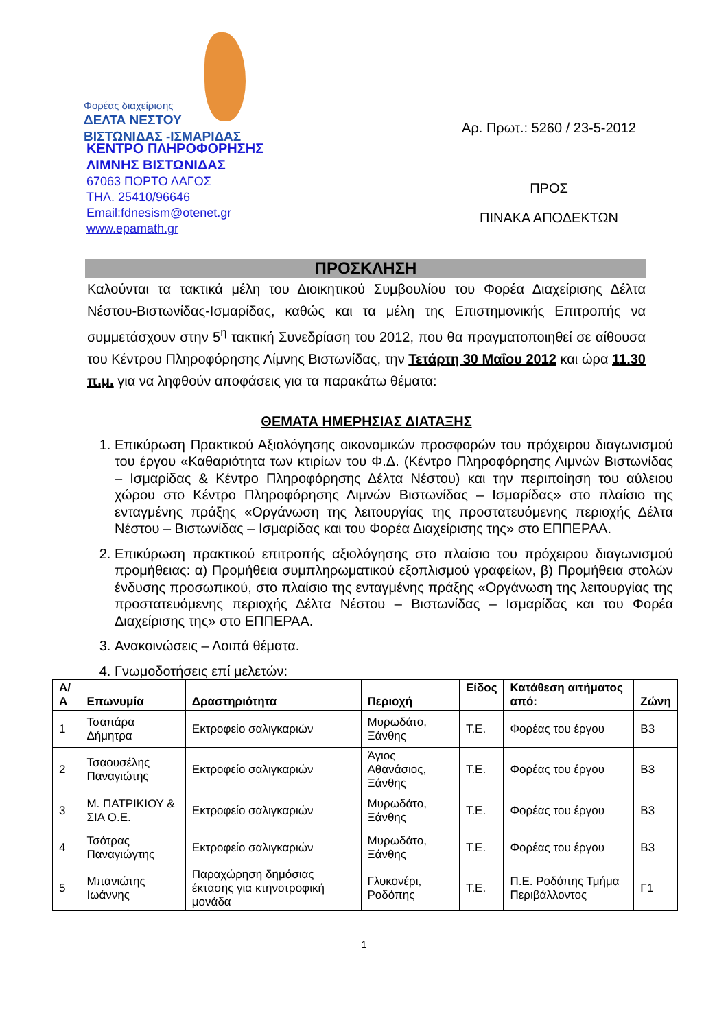Φορέας διαχείρισης
ΔΕΛΤΑ ΝΕΣΤΟΥ
ΒΙΣΤΩΝΙΔΑΣ -ΙΣΜΑΡΙΔΑΣ
ΚΕΝΤΡΟ ΠΛΗΡΟΦΟΡΗΣΗΣ
ΛΙΜΝΗΣ ΒΙΣΤΩΝΙΔΑΣ
67063 ΠΟΡΤΟ ΛΑΓΟΣ
ΤΗΛ. 25410/96646
Email:fdnesism@otenet.gr
www.epamath.gr
Αρ. Πρωτ.: 5260 / 23-5-2012
ΠΡΟΣ
ΠΙΝΑΚΑ ΑΠΟΔΕΚΤΩΝ
ΠΡΟΣΚΛΗΣΗ
Καλούνται τα τακτικά μέλη του Διοικητικού Συμβουλίου του Φορέα Διαχείρισης Δέλτα Νέστου-Βιστωνίδας-Ισμαρίδας, καθώς και τα μέλη της Επιστημονικής Επιτροπής να συμμετάσχουν στην 5<sup>η</sup> τακτική Συνεδρίαση του 2012, που θα πραγματοποιηθεί σε αίθουσα του Κέντρου Πληροφόρησης Λίμνης Βιστωνίδας, την Τετάρτη 30 Μαΐου 2012 και ώρα 11.30 π.μ. για να ληφθούν αποφάσεις για τα παρακάτω θέματα:
ΘΕΜΑΤΑ ΗΜΕΡΗΣΙΑΣ ΔΙΑΤΑΞΗΣ
1. Επικύρωση Πρακτικού Αξιολόγησης οικονομικών προσφορών του πρόχειρου διαγωνισμού του έργου «Καθαριότητα των κτιρίων του Φ.Δ. (Κέντρο Πληροφόρησης Λιμνών Βιστωνίδας – Ισμαρίδας & Κέντρο Πληροφόρησης Δέλτα Νέστου) και την περιποίηση του αύλειου χώρου στο Κέντρο Πληροφόρησης Λιμνών Βιστωνίδας – Ισμαρίδας» στο πλαίσιο της ενταγμένης πράξης «Οργάνωση της λειτουργίας της προστατευόμενης περιοχής Δέλτα Νέστου – Βιστωνίδας – Ισμαρίδας και του Φορέα Διαχείρισης της» στο ΕΠΠΕΡΑΑ.
2. Επικύρωση πρακτικού επιτροπής αξιολόγησης στο πλαίσιο του πρόχειρου διαγωνισμού προμήθειας: α) Προμήθεια συμπληρωματικού εξοπλισμού γραφείων, β) Προμήθεια στολών ένδυσης προσωπικού, στο πλαίσιο της ενταγμένης πράξης «Οργάνωση της λειτουργίας της προστατευόμενης περιοχής Δέλτα Νέστου – Βιστωνίδας – Ισμαρίδας και του Φορέα Διαχείρισης της» στο ΕΠΠΕΡΑΑ.
3. Ανακοινώσεις – Λοιπά θέματα.
4. Γνωμοδοτήσεις επί μελετών:
| Α/Α | Επωνυμία | Δραστηριότητα | Περιοχή | Είδος | Κατάθεση αιτήματος από: | Ζώνη |
| --- | --- | --- | --- | --- | --- | --- |
| 1 | Τσαπάρα Δήμητρα | Εκτροφείο σαλιγκαριών | Μυρωδάτο, Ξάνθης | Τ.Ε. | Φορέας του έργου | Β3 |
| 2 | Τσαουσέλης Παναγιώτης | Εκτροφείο σαλιγκαριών | Άγιος Αθανάσιος, Ξάνθης | Τ.Ε. | Φορέας του έργου | Β3 |
| 3 | Μ. ΠΑΤΡΙΚΙΟΥ & ΣΙΑ Ο.Ε. | Εκτροφείο σαλιγκαριών | Μυρωδάτο, Ξάνθης | Τ.Ε. | Φορέας του έργου | Β3 |
| 4 | Τσότρας Παναγιώγτης | Εκτροφείο σαλιγκαριών | Μυρωδάτο, Ξάνθης | Τ.Ε. | Φορέας του έργου | Β3 |
| 5 | Μπανιώτης Ιωάννης | Παραχώρηση δημόσιας έκτασης για κτηνοτροφική μονάδα | Γλυκονέρι, Ροδόπης | Τ.Ε. | Π.Ε. Ροδόπης Τμήμα Περιβάλλοντος | Γ1 |
1